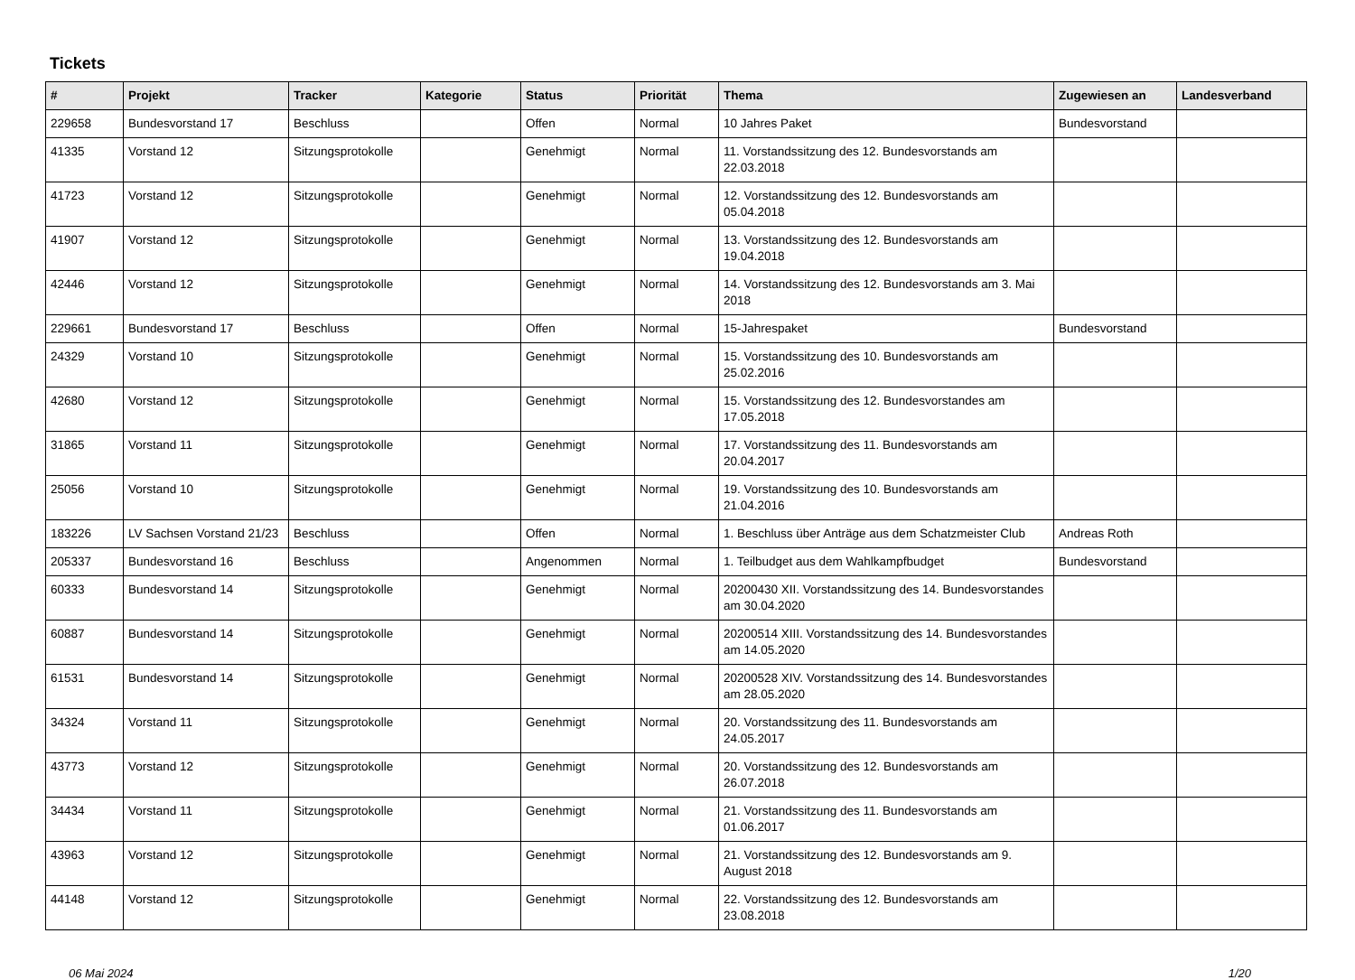Tickets
| # | Projekt | Tracker | Kategorie | Status | Priorität | Thema | Zugewiesen an | Landesverband |
| --- | --- | --- | --- | --- | --- | --- | --- | --- |
| 229658 | Bundesvorstand 17 | Beschluss | | Offen | Normal | 10 Jahres Paket | Bundesvorstand | |
| 41335 | Vorstand 12 | Sitzungsprotokolle | | Genehmigt | Normal | 11. Vorstandssitzung des 12. Bundesvorstands am 22.03.2018 | | |
| 41723 | Vorstand 12 | Sitzungsprotokolle | | Genehmigt | Normal | 12. Vorstandssitzung des 12. Bundesvorstands am 05.04.2018 | | |
| 41907 | Vorstand 12 | Sitzungsprotokolle | | Genehmigt | Normal | 13. Vorstandssitzung des 12. Bundesvorstands am 19.04.2018 | | |
| 42446 | Vorstand 12 | Sitzungsprotokolle | | Genehmigt | Normal | 14. Vorstandssitzung des 12. Bundesvorstands am 3. Mai 2018 | | |
| 229661 | Bundesvorstand 17 | Beschluss | | Offen | Normal | 15-Jahrespaket | Bundesvorstand | |
| 24329 | Vorstand 10 | Sitzungsprotokolle | | Genehmigt | Normal | 15. Vorstandssitzung des 10. Bundesvorstands am 25.02.2016 | | |
| 42680 | Vorstand 12 | Sitzungsprotokolle | | Genehmigt | Normal | 15. Vorstandssitzung des 12. Bundesvorstandes am 17.05.2018 | | |
| 31865 | Vorstand 11 | Sitzungsprotokolle | | Genehmigt | Normal | 17. Vorstandssitzung des 11. Bundesvorstands am 20.04.2017 | | |
| 25056 | Vorstand 10 | Sitzungsprotokolle | | Genehmigt | Normal | 19. Vorstandssitzung des 10. Bundesvorstands am 21.04.2016 | | |
| 183226 | LV Sachsen Vorstand 21/23 | Beschluss | | Offen | Normal | 1. Beschluss über Anträge aus dem Schatzmeister Club | Andreas Roth | |
| 205337 | Bundesvorstand 16 | Beschluss | | Angenommen | Normal | 1. Teilbudget aus dem Wahlkampfbudget | Bundesvorstand | |
| 60333 | Bundesvorstand 14 | Sitzungsprotokolle | | Genehmigt | Normal | 20200430 XII. Vorstandssitzung des 14. Bundesvorstandes am 30.04.2020 | | |
| 60887 | Bundesvorstand 14 | Sitzungsprotokolle | | Genehmigt | Normal | 20200514 XIII. Vorstandssitzung des 14. Bundesvorstandes am 14.05.2020 | | |
| 61531 | Bundesvorstand 14 | Sitzungsprotokolle | | Genehmigt | Normal | 20200528 XIV. Vorstandssitzung des 14. Bundesvorstandes am 28.05.2020 | | |
| 34324 | Vorstand 11 | Sitzungsprotokolle | | Genehmigt | Normal | 20. Vorstandssitzung des 11. Bundesvorstands am 24.05.2017 | | |
| 43773 | Vorstand 12 | Sitzungsprotokolle | | Genehmigt | Normal | 20. Vorstandssitzung des 12. Bundesvorstands am 26.07.2018 | | |
| 34434 | Vorstand 11 | Sitzungsprotokolle | | Genehmigt | Normal | 21. Vorstandssitzung des 11. Bundesvorstands am 01.06.2017 | | |
| 43963 | Vorstand 12 | Sitzungsprotokolle | | Genehmigt | Normal | 21. Vorstandssitzung des 12. Bundesvorstands am 9. August 2018 | | |
| 44148 | Vorstand 12 | Sitzungsprotokolle | | Genehmigt | Normal | 22. Vorstandssitzung des 12. Bundesvorstands am 23.08.2018 | | |
06 Mai 2024 1/20